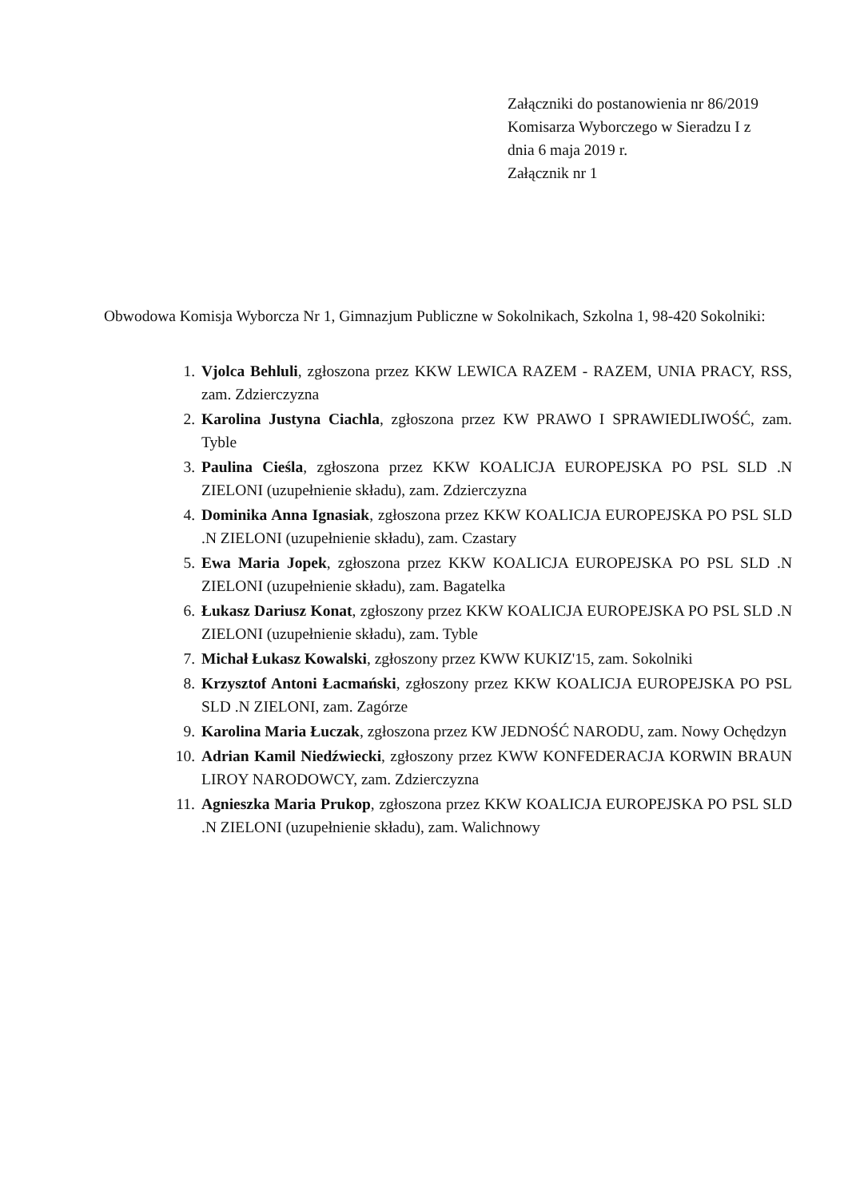Załączniki do postanowienia nr 86/2019
Komisarza Wyborczego w Sieradzu I z
dnia 6 maja 2019 r.
Załącznik nr 1
Obwodowa Komisja Wyborcza Nr 1, Gimnazjum Publiczne w Sokolnikach, Szkolna 1, 98-420 Sokolniki:
1. Vjolca Behluli, zgłoszona przez KKW LEWICA RAZEM - RAZEM, UNIA PRACY, RSS, zam. Zdzierczyzna
2. Karolina Justyna Ciachla, zgłoszona przez KW PRAWO I SPRAWIEDLIWOŚĆ, zam. Tyble
3. Paulina Cieśla, zgłoszona przez KKW KOALICJA EUROPEJSKA PO PSL SLD .N ZIELONI (uzupełnienie składu), zam. Zdzierczyzna
4. Dominika Anna Ignasiak, zgłoszona przez KKW KOALICJA EUROPEJSKA PO PSL SLD .N ZIELONI (uzupełnienie składu), zam. Czastary
5. Ewa Maria Jopek, zgłoszona przez KKW KOALICJA EUROPEJSKA PO PSL SLD .N ZIELONI (uzupełnienie składu), zam. Bagatelka
6. Łukasz Dariusz Konat, zgłoszony przez KKW KOALICJA EUROPEJSKA PO PSL SLD .N ZIELONI (uzupełnienie składu), zam. Tyble
7. Michał Łukasz Kowalski, zgłoszony przez KWW KUKIZ'15, zam. Sokolniki
8. Krzysztof Antoni Łacmański, zgłoszony przez KKW KOALICJA EUROPEJSKA PO PSL SLD .N ZIELONI, zam. Zagórze
9. Karolina Maria Łuczak, zgłoszona przez KW JEDNOŚĆ NARODU, zam. Nowy Ochędzyn
10. Adrian Kamil Niedźwiecki, zgłoszony przez KWW KONFEDERACJA KORWIN BRAUN LIROY NARODOWCY, zam. Zdzierczyzna
11. Agnieszka Maria Prukop, zgłoszona przez KKW KOALICJA EUROPEJSKA PO PSL SLD .N ZIELONI (uzupełnienie składu), zam. Walichnowy